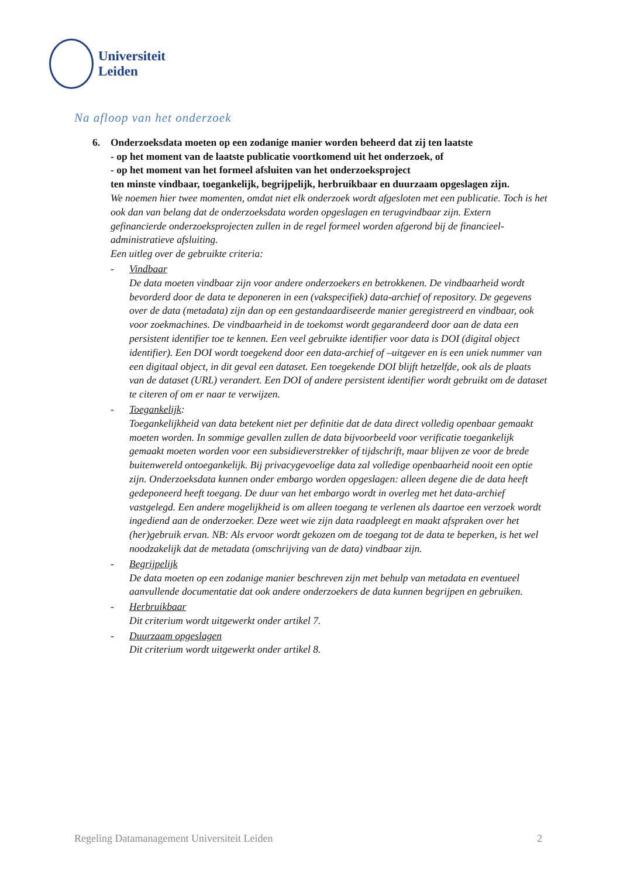Universiteit
Leiden
Na afloop van het onderzoek
6. Onderzoeksdata moeten op een zodanige manier worden beheerd dat zij ten laatste
- op het moment van de laatste publicatie voortkomend uit het onderzoek, of
- op het moment van het formeel afsluiten van het onderzoeksproject
ten minste vindbaar, toegankelijk, begrijpelijk, herbruikbaar en duurzaam opgeslagen zijn.
We noemen hier twee momenten, omdat niet elk onderzoek wordt afgesloten met een publicatie. Toch is het ook dan van belang dat de onderzoeksdata worden opgeslagen en terugvindbaar zijn. Extern gefinancierde onderzoeksprojecten zullen in de regel formeel worden afgerond bij de financieel-administratieve afsluiting.
Een uitleg over de gebruikte criteria:
- Vindbaar
De data moeten vindbaar zijn voor andere onderzoekers en betrokkenen. De vindbaarheid wordt bevorderd door de data te deponeren in een (vakspecifiek) data-archief of repository. De gegevens over de data (metadata) zijn dan op een gestandaardiseerde manier geregistreerd en vindbaar, ook voor zoekmachines. De vindbaarheid in de toekomst wordt gegarandeerd door aan de data een persistent identifier toe te kennen. Een veel gebruikte identifier voor data is DOI (digital object identifier). Een DOI wordt toegekend door een data-archief of –uitgever en is een uniek nummer van een digitaal object, in dit geval een dataset. Een toegekende DOI blijft hetzelfde, ook als de plaats van de dataset (URL) verandert. Een DOI of andere persistent identifier wordt gebruikt om de dataset te citeren of om er naar te verwijzen.
- Toegankelijk:
Toegankelijkheid van data betekent niet per definitie dat de data direct volledig openbaar gemaakt moeten worden. In sommige gevallen zullen de data bijvoorbeeld voor verificatie toegankelijk gemaakt moeten worden voor een subsidieverstrekker of tijdschrift, maar blijven ze voor de brede buitenwereld ontoegankelijk. Bij privacygevoelige data zal volledige openbaarheid nooit een optie zijn. Onderzoeksdata kunnen onder embargo worden opgeslagen: alleen degene die de data heeft gedeponeerd heeft toegang. De duur van het embargo wordt in overleg met het data-archief vastgelegd. Een andere mogelijkheid is om alleen toegang te verlenen als daartoe een verzoek wordt ingediend aan de onderzoeker. Deze weet wie zijn data raadpleegt en maakt afspraken over het (her)gebruik ervan. NB: Als ervoor wordt gekozen om de toegang tot de data te beperken, is het wel noodzakelijk dat de metadata (omschrijving van de data) vindbaar zijn.
- Begrijpelijk
De data moeten op een zodanige manier beschreven zijn met behulp van metadata en eventueel aanvullende documentatie dat ook andere onderzoekers de data kunnen begrijpen en gebruiken.
- Herbruikbaar
Dit criterium wordt uitgewerkt onder artikel 7.
- Duurzaam opgeslagen
Dit criterium wordt uitgewerkt onder artikel 8.
Regeling Datamanagement Universiteit Leiden 2